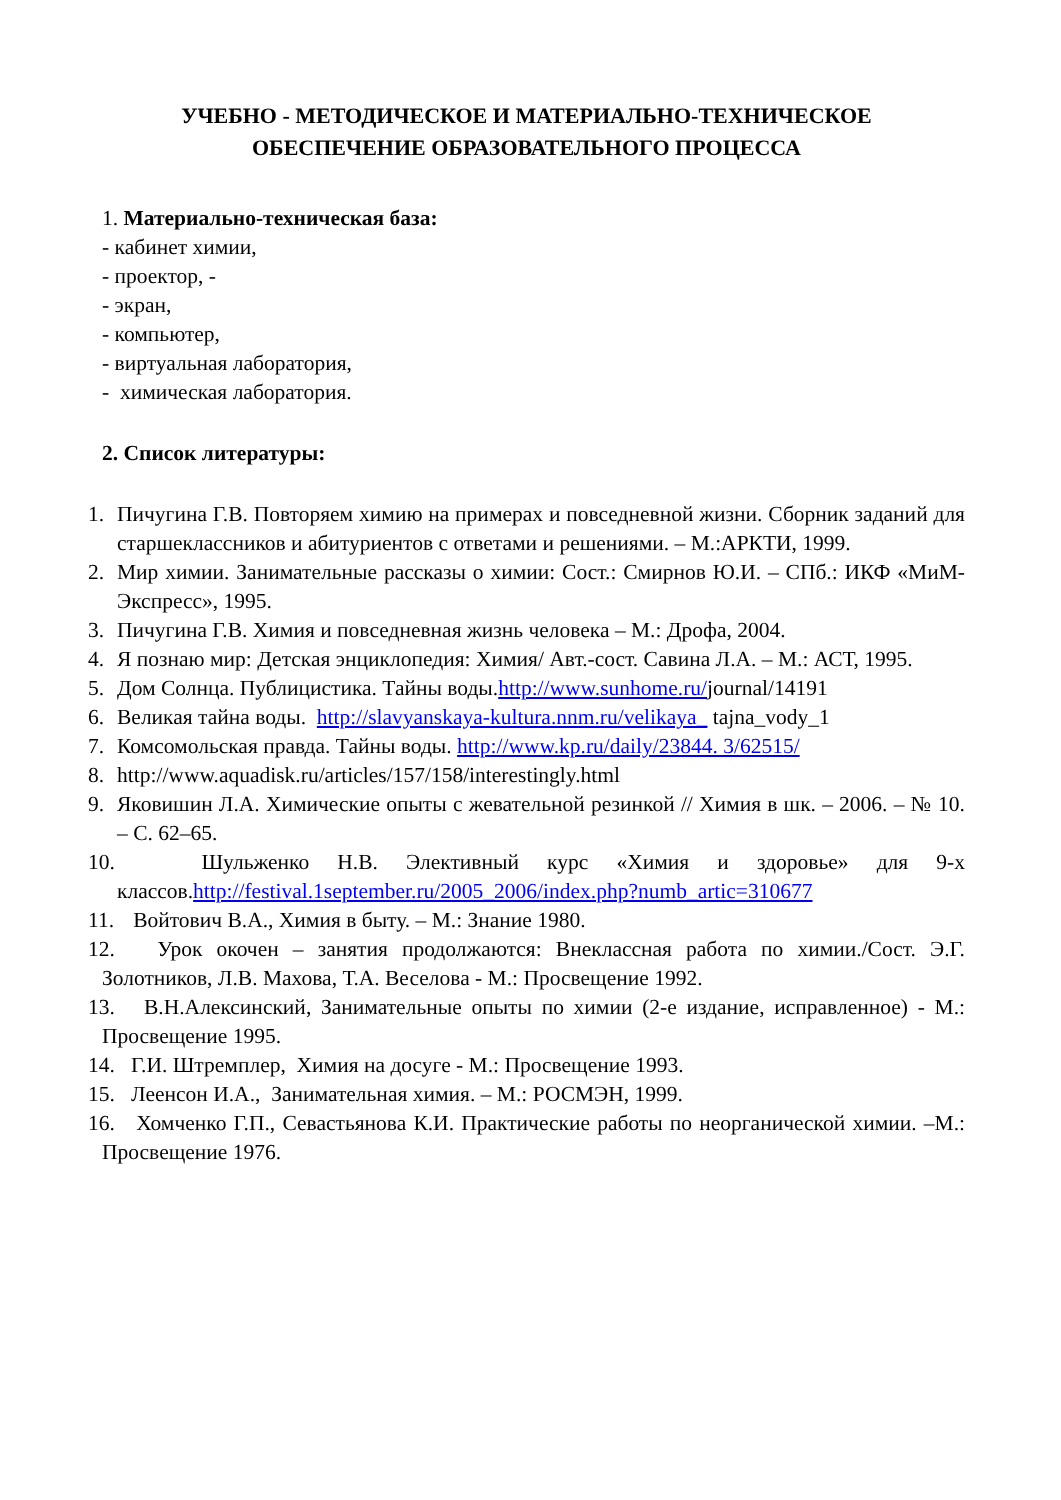УЧЕБНО - МЕТОДИЧЕСКОЕ И МАТЕРИАЛЬНО-ТЕХНИЧЕСКОЕ
ОБЕСПЕЧЕНИЕ ОБРАЗОВАТЕЛЬНОГО ПРОЦЕССА
1. Материально-техническая база:
- кабинет химии,
- проектор, -
- экран,
- компьютер,
- виртуальная лаборатория,
- химическая лаборатория.
2. Список литературы:
1. Пичугина Г.В. Повторяем химию на примерах и повседневной жизни. Сборник заданий для старшеклассников и абитуриентов с ответами и решениями. – М.:АРКТИ, 1999.
2. Мир химии. Занимательные рассказы о химии: Сост.: Смирнов Ю.И. – СПб.: ИКФ «МиМ-Экспресс», 1995.
3. Пичугина Г.В. Химия и повседневная жизнь человека – М.: Дрофа, 2004.
4. Я познаю мир: Детская энциклопедия: Химия/ Авт.-сост. Савина Л.А. – М.: АСТ, 1995.
5. Дом Солнца. Публицистика. Тайны воды.http://www.sunhome.ru/journal/14191
6. Великая тайна воды. http://slavyanskaya-kultura.nnm.ru/velikaya_ tajna_vody_1
7. Комсомольская правда. Тайны воды. http://www.kp.ru/daily/23844. 3/62515/
8. http://www.aquadisk.ru/articles/157/158/interestingly.html
9. Яковишин Л.А. Химические опыты с жевательной резинкой // Химия в шк. – 2006. – № 10. – С. 62–65.
10. Шульженко Н.В. Элективный курс «Химия и здоровье» для 9-х классов.http://festival.1september.ru/2005_2006/index.php?numb_artic=310677
11. Войтович В.А., Химия в быту. – М.: Знание 1980.
12. Урок окочен – занятия продолжаются: Внеклассная работа по химии./Сост. Э.Г. Золотников, Л.В. Махова, Т.А. Веселова - М.: Просвещение 1992.
13. В.Н.Алексинский, Занимательные опыты по химии (2-е издание, исправленное) - М.: Просвещение 1995.
14. Г.И. Штремплер, Химия на досуге - М.: Просвещение 1993.
15. Леенсон И.А., Занимательная химия. – М.: РОСМЭН, 1999.
16. Хомченко Г.П., Севастьянова К.И. Практические работы по неорганической химии. –М.: Просвещение 1976.